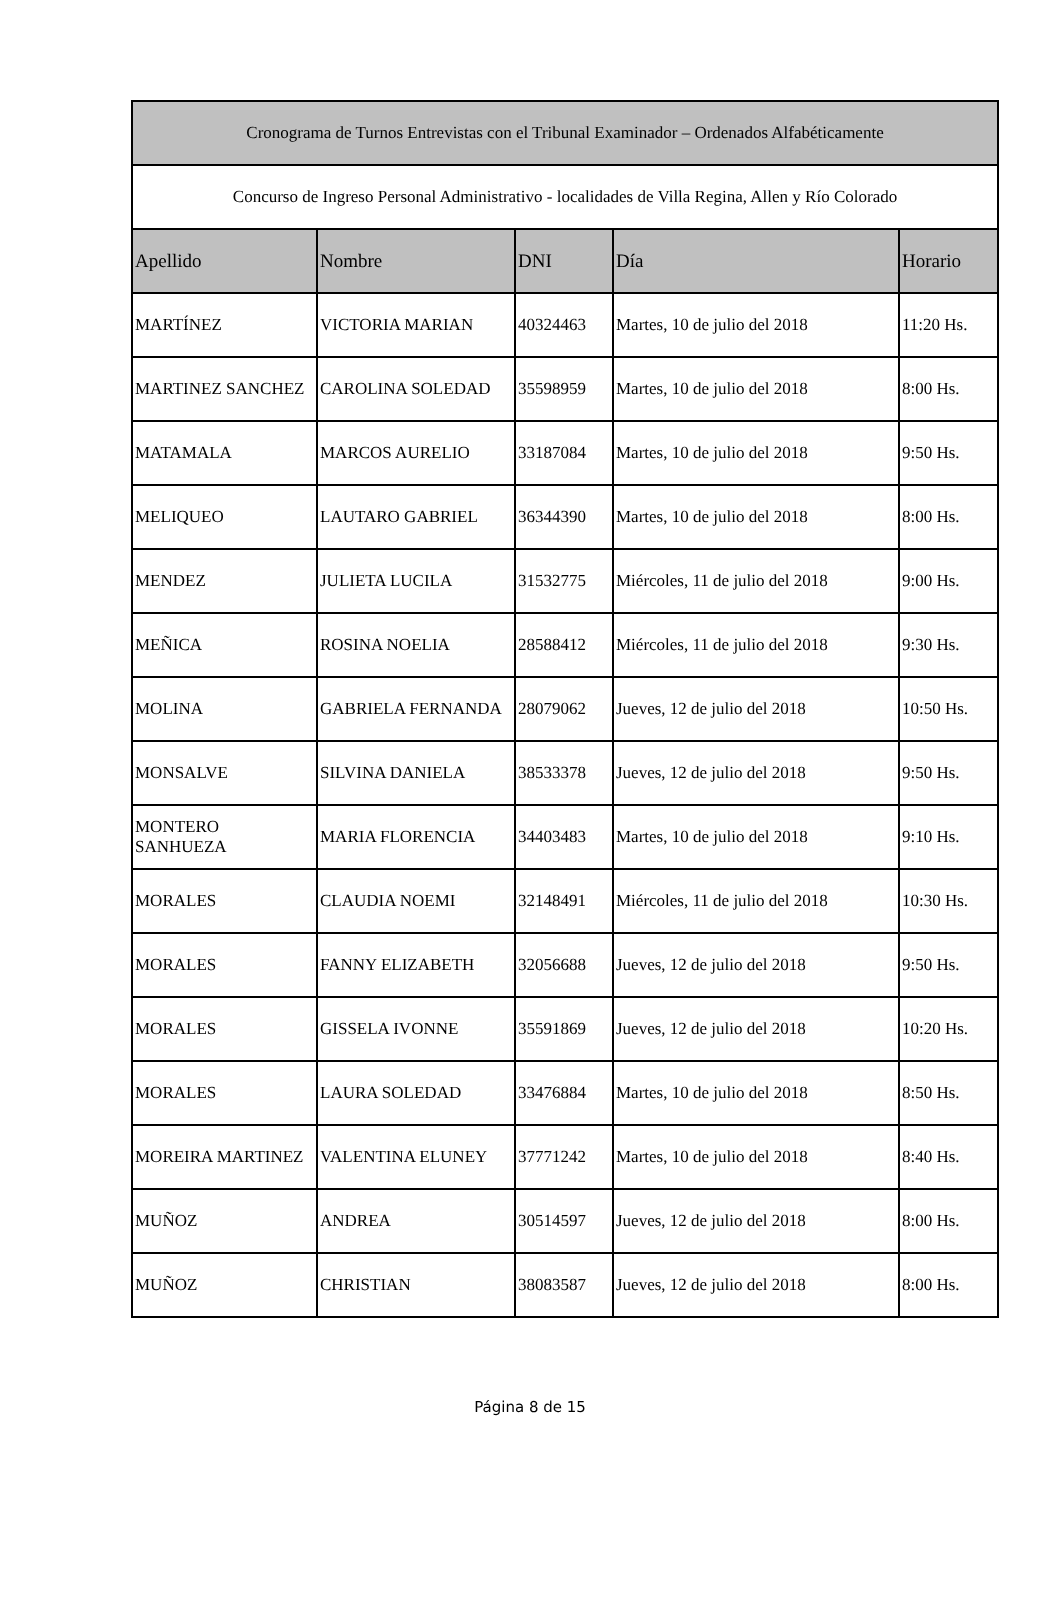| Cronograma de Turnos Entrevistas con el Tribunal Examinador – Ordenados Alfabéticamente | | | | |
| Concurso de Ingreso Personal Administrativo - localidades de Villa Regina, Allen y Río Colorado | | | | |
| Apellido | Nombre | DNI | Día | Horario |
| MARTÍNEZ | VICTORIA MARIAN | 40324463 | Martes, 10 de julio del 2018 | 11:20 Hs. |
| MARTINEZ SANCHEZ | CAROLINA SOLEDAD | 35598959 | Martes, 10 de julio del 2018 | 8:00 Hs. |
| MATAMALA | MARCOS AURELIO | 33187084 | Martes, 10 de julio del 2018 | 9:50 Hs. |
| MELIQUEO | LAUTARO GABRIEL | 36344390 | Martes, 10 de julio del 2018 | 8:00 Hs. |
| MENDEZ | JULIETA LUCILA | 31532775 | Miércoles, 11 de julio del 2018 | 9:00 Hs. |
| MEÑICA | ROSINA NOELIA | 28588412 | Miércoles, 11 de julio del 2018 | 9:30 Hs. |
| MOLINA | GABRIELA FERNANDA | 28079062 | Jueves, 12 de julio del 2018 | 10:50 Hs. |
| MONSALVE | SILVINA DANIELA | 38533378 | Jueves, 12 de julio del 2018 | 9:50 Hs. |
| MONTERO SANHUEZA | MARIA FLORENCIA | 34403483 | Martes, 10 de julio del 2018 | 9:10 Hs. |
| MORALES | CLAUDIA NOEMI | 32148491 | Miércoles, 11 de julio del 2018 | 10:30 Hs. |
| MORALES | FANNY ELIZABETH | 32056688 | Jueves, 12 de julio del 2018 | 9:50 Hs. |
| MORALES | GISSELA IVONNE | 35591869 | Jueves, 12 de julio del 2018 | 10:20 Hs. |
| MORALES | LAURA SOLEDAD | 33476884 | Martes, 10 de julio del 2018 | 8:50 Hs. |
| MOREIRA MARTINEZ | VALENTINA ELUNEY | 37771242 | Martes, 10 de julio del 2018 | 8:40 Hs. |
| MUÑOZ | ANDREA | 30514597 | Jueves, 12 de julio del 2018 | 8:00 Hs. |
| MUÑOZ | CHRISTIAN | 38083587 | Jueves, 12 de julio del 2018 | 8:00 Hs. |
Página 8 de 15